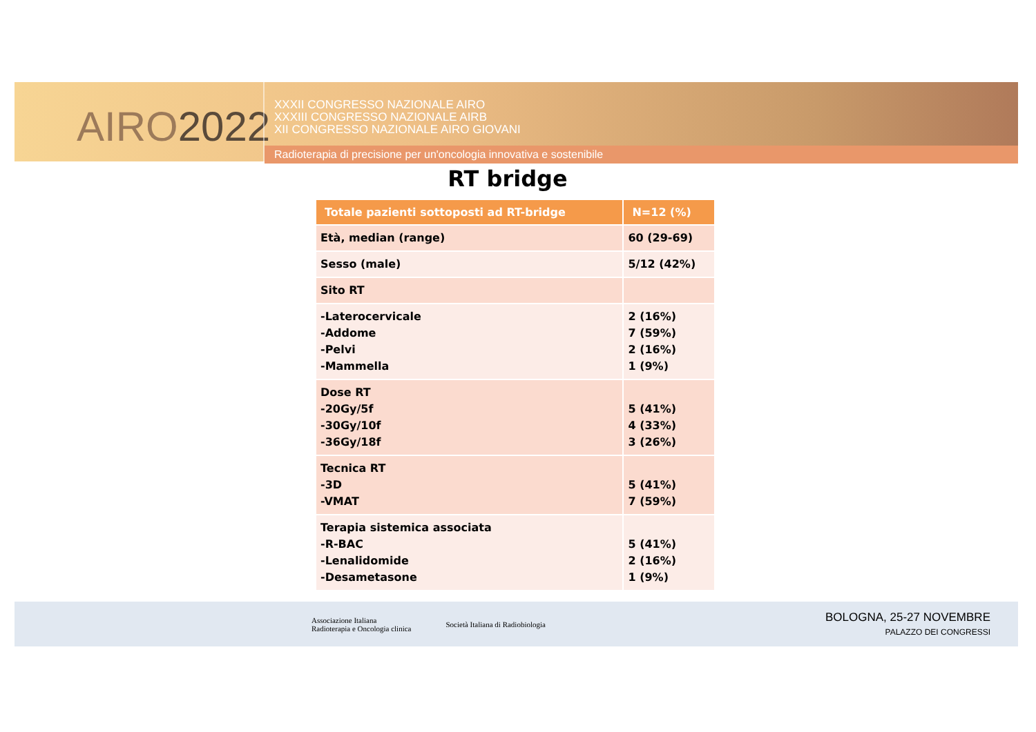AIRO2022
XXXII CONGRESSO NAZIONALE AIRO
XXXIII CONGRESSO NAZIONALE AIRB
XII CONGRESSO NAZIONALE AIRO GIOVANI
Radioterapia di precisione per un'oncologia innovativa e sostenibile
RT bridge
| Totale pazienti sottoposti ad RT-bridge | N=12 (%) |
| --- | --- |
| Età, median (range) | 60 (29-69) |
| Sesso (male) | 5/12 (42%) |
| Sito RT | |
| -Laterocervicale -Addome -Pelvi -Mammella | 2 (16%) 7 (59%) 2 (16%) 1 (9%) |
| Dose RT -20Gy/5f -30Gy/10f -36Gy/18f | 5 (41%) 4 (33%) 3 (26%) |
| Tecnica RT -3D -VMAT | 5 (41%) 7 (59%) |
| Terapia sistemica associata -R-BAC -Lenalidomide -Desametasone | 5 (41%) 2 (16%) 1 (9%) |
Associazione Italiana
Radioterapia e Oncologia clinica
Società Italiana di Radiobiologia
BOLOGNA, 25-27 NOVEMBRE
PALAZZO DEI CONGRESSI